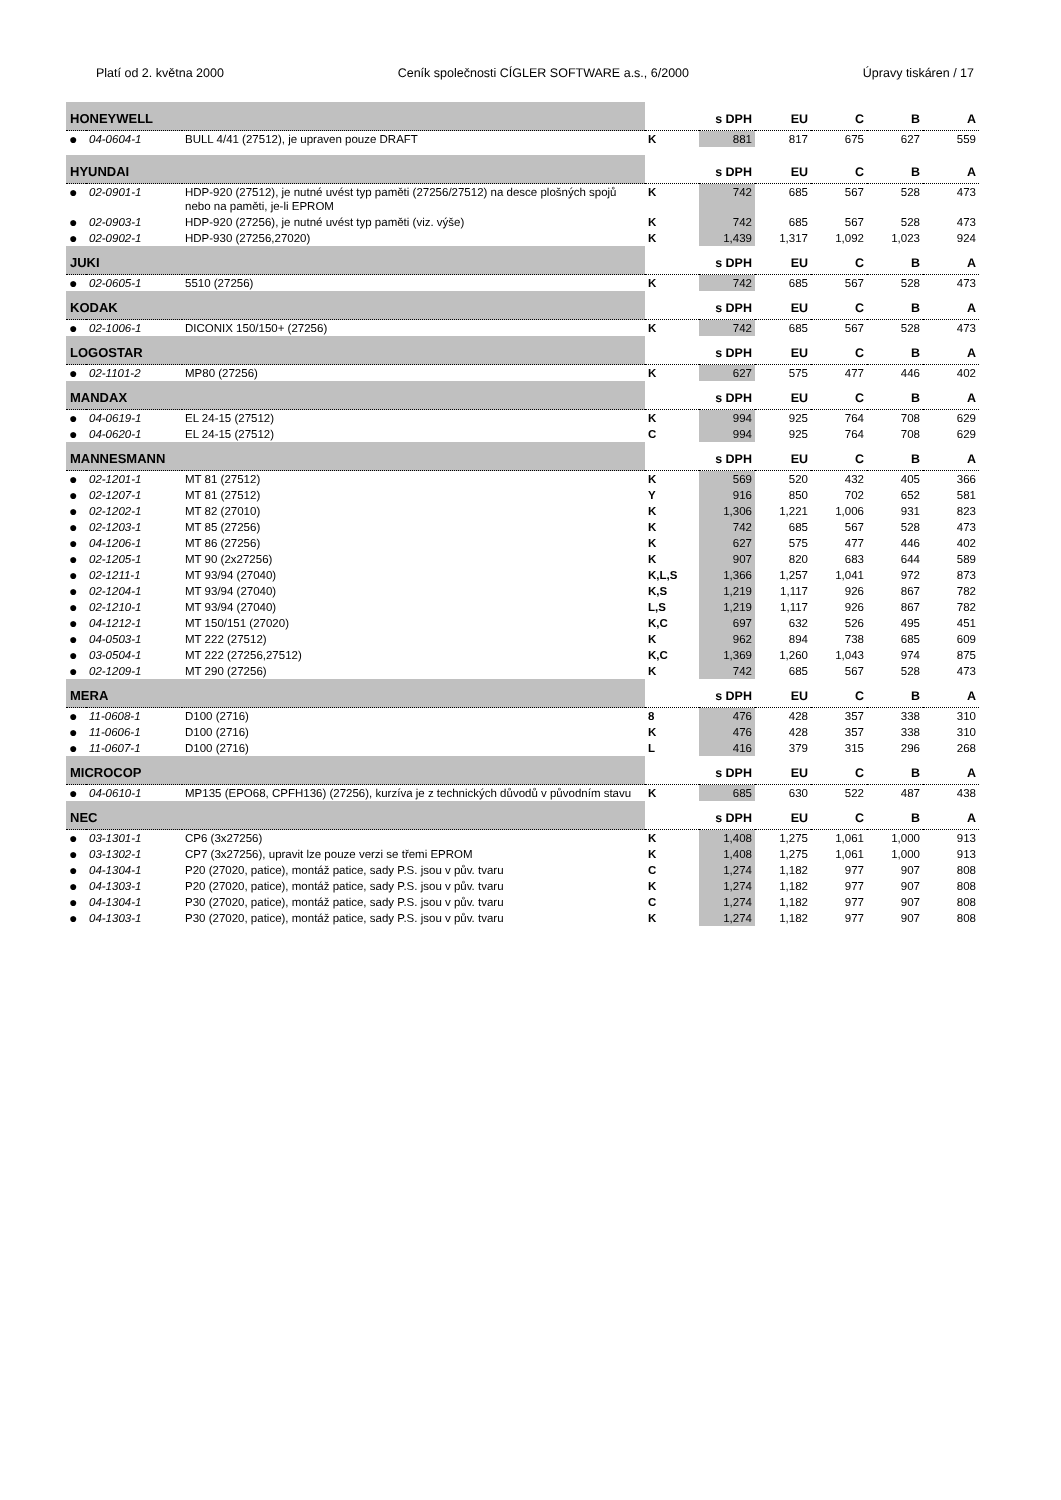Platí od 2. května 2000 Ceník společnosti CÍGLER SOFTWARE a.s., 6/2000 Úpravy tiskáren / 17
| HONEYWELL | | | | s DPH | EU | C | B | A |
| --- | --- | --- | --- | --- | --- | --- | --- | --- |
| ● | 04-0604-1 | BULL 4/41 (27512), je upraven pouze DRAFT | K | 881 | 817 | 675 | 627 | 559 |
| HYUNDAI | | | | s DPH | EU | C | B | A |
| ● | 02-0901-1 | HDP-920 (27512), je nutné uvést typ paměti (27256/27512) na desce plošných spojů nebo na paměti, je-li EPROM | K | 742 | 685 | 567 | 528 | 473 |
| ● | 02-0903-1 | HDP-920 (27256), je nutné uvést typ paměti (viz. výše) | K | 742 | 685 | 567 | 528 | 473 |
| ● | 02-0902-1 | HDP-930 (27256,27020) | K | 1,439 | 1,317 | 1,092 | 1,023 | 924 |
| JUKI | | | | s DPH | EU | C | B | A |
| ● | 02-0605-1 | 5510 (27256) | K | 742 | 685 | 567 | 528 | 473 |
| KODAK | | | | s DPH | EU | C | B | A |
| ● | 02-1006-1 | DICONIX 150/150+ (27256) | K | 742 | 685 | 567 | 528 | 473 |
| LOGOSTAR | | | | s DPH | EU | C | B | A |
| ● | 02-1101-2 | MP80 (27256) | K | 627 | 575 | 477 | 446 | 402 |
| MANDAX | | | | s DPH | EU | C | B | A |
| ● | 04-0619-1 | EL 24-15 (27512) | K | 994 | 925 | 764 | 708 | 629 |
| ● | 04-0620-1 | EL 24-15 (27512) | C | 994 | 925 | 764 | 708 | 629 |
| MANNESMANN | | | | s DPH | EU | C | B | A |
| ● | 02-1201-1 | MT 81 (27512) | K | 569 | 520 | 432 | 405 | 366 |
| ● | 02-1207-1 | MT 81 (27512) | Y | 916 | 850 | 702 | 652 | 581 |
| ● | 02-1202-1 | MT 82 (27010) | K | 1,306 | 1,221 | 1,006 | 931 | 823 |
| ● | 02-1203-1 | MT 85 (27256) | K | 742 | 685 | 567 | 528 | 473 |
| ● | 04-1206-1 | MT 86 (27256) | K | 627 | 575 | 477 | 446 | 402 |
| ● | 02-1205-1 | MT 90 (2x27256) | K | 907 | 820 | 683 | 644 | 589 |
| ● | 02-1211-1 | MT 93/94 (27040) | K,L,S | 1,366 | 1,257 | 1,041 | 972 | 873 |
| ● | 02-1204-1 | MT 93/94 (27040) | K,S | 1,219 | 1,117 | 926 | 867 | 782 |
| ● | 02-1210-1 | MT 93/94 (27040) | L,S | 1,219 | 1,117 | 926 | 867 | 782 |
| ● | 04-1212-1 | MT 150/151 (27020) | K,C | 697 | 632 | 526 | 495 | 451 |
| ● | 04-0503-1 | MT 222 (27512) | K | 962 | 894 | 738 | 685 | 609 |
| ● | 03-0504-1 | MT 222 (27256,27512) | K,C | 1,369 | 1,260 | 1,043 | 974 | 875 |
| ● | 02-1209-1 | MT 290 (27256) | K | 742 | 685 | 567 | 528 | 473 |
| MERA | | | | s DPH | EU | C | B | A |
| ● | 11-0608-1 | D100 (2716) | 8 | 476 | 428 | 357 | 338 | 310 |
| ● | 11-0606-1 | D100 (2716) | K | 476 | 428 | 357 | 338 | 310 |
| ● | 11-0607-1 | D100 (2716) | L | 416 | 379 | 315 | 296 | 268 |
| MICROCOP | | | | s DPH | EU | C | B | A |
| ● | 04-0610-1 | MP135 (EPO68, CPFH136) (27256), kurzíva je z technických důvodů v původním stavu | K | 685 | 630 | 522 | 487 | 438 |
| NEC | | | | s DPH | EU | C | B | A |
| ● | 03-1301-1 | CP6 (3x27256) | K | 1,408 | 1,275 | 1,061 | 1,000 | 913 |
| ● | 03-1302-1 | CP7 (3x27256), upravit lze pouze verzi se třemi EPROM | K | 1,408 | 1,275 | 1,061 | 1,000 | 913 |
| ● | 04-1304-1 | P20 (27020, patice), montáž patice, sady P.S. jsou v pův. tvaru | C | 1,274 | 1,182 | 977 | 907 | 808 |
| ● | 04-1303-1 | P20 (27020, patice), montáž patice, sady P.S. jsou v pův. tvaru | K | 1,274 | 1,182 | 977 | 907 | 808 |
| ● | 04-1304-1 | P30 (27020, patice), montáž patice, sady P.S. jsou v pův. tvaru | C | 1,274 | 1,182 | 977 | 907 | 808 |
| ● | 04-1303-1 | P30 (27020, patice), montáž patice, sady P.S. jsou v pův. tvaru | K | 1,274 | 1,182 | 977 | 907 | 808 |